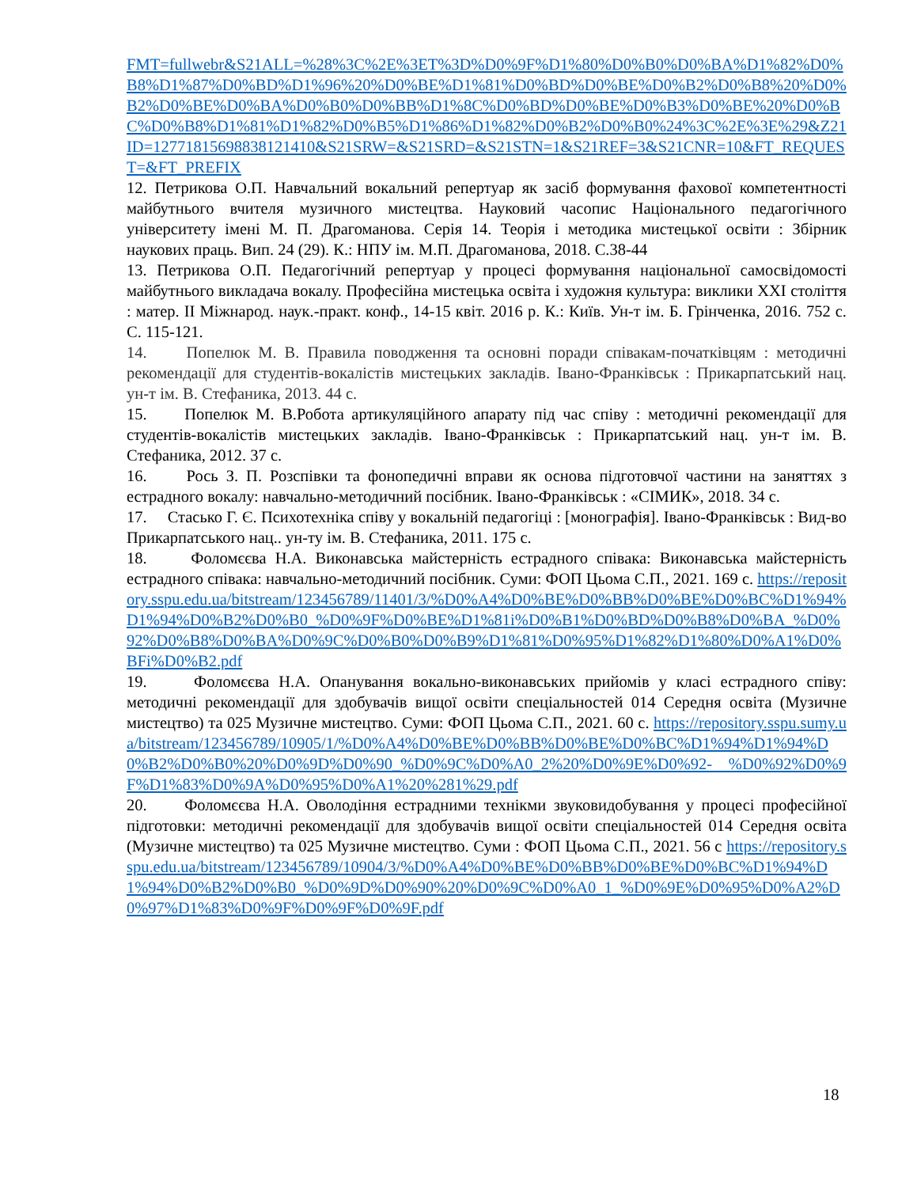FMT=fullwebr&S21ALL=%28%3C%2E%3ET%3D%D0%9F%D1%80%D0%B0%D0%BA%D1%82%D0%B8%D1%87%D0%BD%D1%96%20%D0%BE%D1%81%D0%BD%D0%BE%D0%B2%D0%B8%20%D0%B2%D0%BE%D0%BA%D0%B0%D0%BB%D1%8C%D0%BD%D0%BE%D0%B3%D0%BE%20%D0%BC%D0%B8%D1%81%D1%82%D0%B5%D1%86%D1%82%D0%B2%D0%B0%24%3C%2E%3E%29&Z21ID=12771815698838121410&S21SRW=&S21SRD=&S21STN=1&S21REF=3&S21CNR=10&FT_REQUEST=&FT_PREFIX
12. Петрикова О.П. Навчальний вокальний репертуар як засіб формування фахової компетентності майбутнього вчителя музичного мистецтва. Науковий часопис Національного педагогічного університету імені М. П. Драгоманова. Серія 14. Теорія і методика мистецької освіти : Збірник наукових праць. Вип. 24 (29). К.: НПУ ім. М.П. Драгоманова, 2018. С.38-44
13. Петрикова О.П. Педагогічний репертуар у процесі формування національної самосвідомості майбутнього викладача вокалу. Професійна мистецька освіта і художня культура: виклики XXI століття : матер. II Міжнарод. наук.-практ. конф., 14-15 квіт. 2016 р. К.: Київ. Ун-т ім. Б. Грінченка, 2016. 752 с. С. 115-121.
14. Попелюк М. В. Правила поводження та основні поради співакам-початківцям : методичні рекомендації для студентів-вокалістів мистецьких закладів. Івано-Франківськ : Прикарпатський нац. ун-т ім. В. Стефаника, 2013. 44 с.
15. Попелюк М. В.Робота артикуляційного апарату під час співу : методичні рекомендації для студентів-вокалістів мистецьких закладів. Івано-Франківськ : Прикарпатський нац. ун-т ім. В. Стефаника, 2012. 37 с.
16. Рось З. П. Розспівки та фонопедичні вправи як основа підготовчої частини на заняттях з естрадного вокалу: навчально-методичний посібник. Івано-Франківськ : «СІМИК», 2018. 34 с.
17. Стасько Г. Є. Психотехніка співу у вокальній педагогіці : [монографія]. Івано-Франківськ : Вид-во Прикарпатського нац.. ун-ту ім. В. Стефаника, 2011. 175 с.
18. Фоломєєва Н.А. Виконавська майстерність естрадного співака: Виконавська майстерність естрадного співака: навчально-методичний посібник. Суми: ФОП Цьома С.П., 2021. 169 с. https://repository.sspu.edu.ua/bitstream/123456789/11401/3/%D0%A4%D0%BE%D0%BB%D0%BE%D0%BC%D1%94%D1%94%D0%B2%D0%B0_%D0%9F%D0%BE%D1%81i%D0%B1%D0%BD%D0%B8%D0%BA_%D0%92%D0%B8%D0%BA%D0%9C%D0%B0%D0%B9%D1%81%D0%95%D1%82%D1%80%D0%A1%D0%BFi%D0%B2.pdf
19. Фоломєєва Н.А. Опанування вокально-виконавських прийомів у класі естрадного співу: методичні рекомендації для здобувачів вищої освіти спеціальностей 014 Середня освіта (Музичне мистецтво) та 025 Музичне мистецтво. Суми: ФОП Цьома С.П., 2021. 60 с. https://repository.sspu.sumy.ua/bitstream/123456789/10905/1/%D0%A4%D0%BE%D0%BB%D0%BE%D0%BC%D1%94%D1%94%D0%B2%D0%B0%20%D0%9D%D0%90_%D0%9C%D0%A0_2%20%D0%9E%D0%92- %D0%92%D0%9F%D1%83%D0%9A%D0%95%D0%A1%20%281%29.pdf
20. Фоломєєва Н.А. Оволодіння естрадними технікми звуковидобування у процесі професійної підготовки: методичні рекомендації для здобувачів вищої освіти спеціальностей 014 Середня освіта (Музичне мистецтво) та 025 Музичне мистецтво. Суми : ФОП Цьома С.П., 2021. 56 с https://repository.sspu.edu.ua/bitstream/123456789/10904/3/%D0%A4%D0%BE%D0%BB%D0%BE%D0%BC%D1%94%D1%94%D0%B2%D0%B0_%D0%9D%D0%90%20%D0%9C%D0%A0_1_%D0%9E%D0%95%D0%A2%D0%97%D1%83%D0%9F%D0%9F%D0%9F.pdf
18